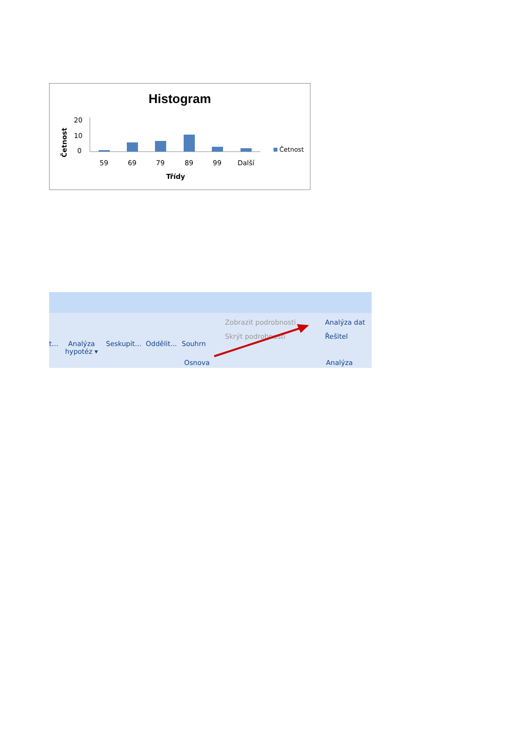Histogram
Četnost
20
10
0
59
69
79
89
99
Další
Třídy
Četnost
t... Analýza
hypotéz ▾
Seskupit... Oddělit... Souhrn
Zobrazit podrobnosti
Skrýt podrobnosti
Analýza dat
Řešitel
Osnova Analýza